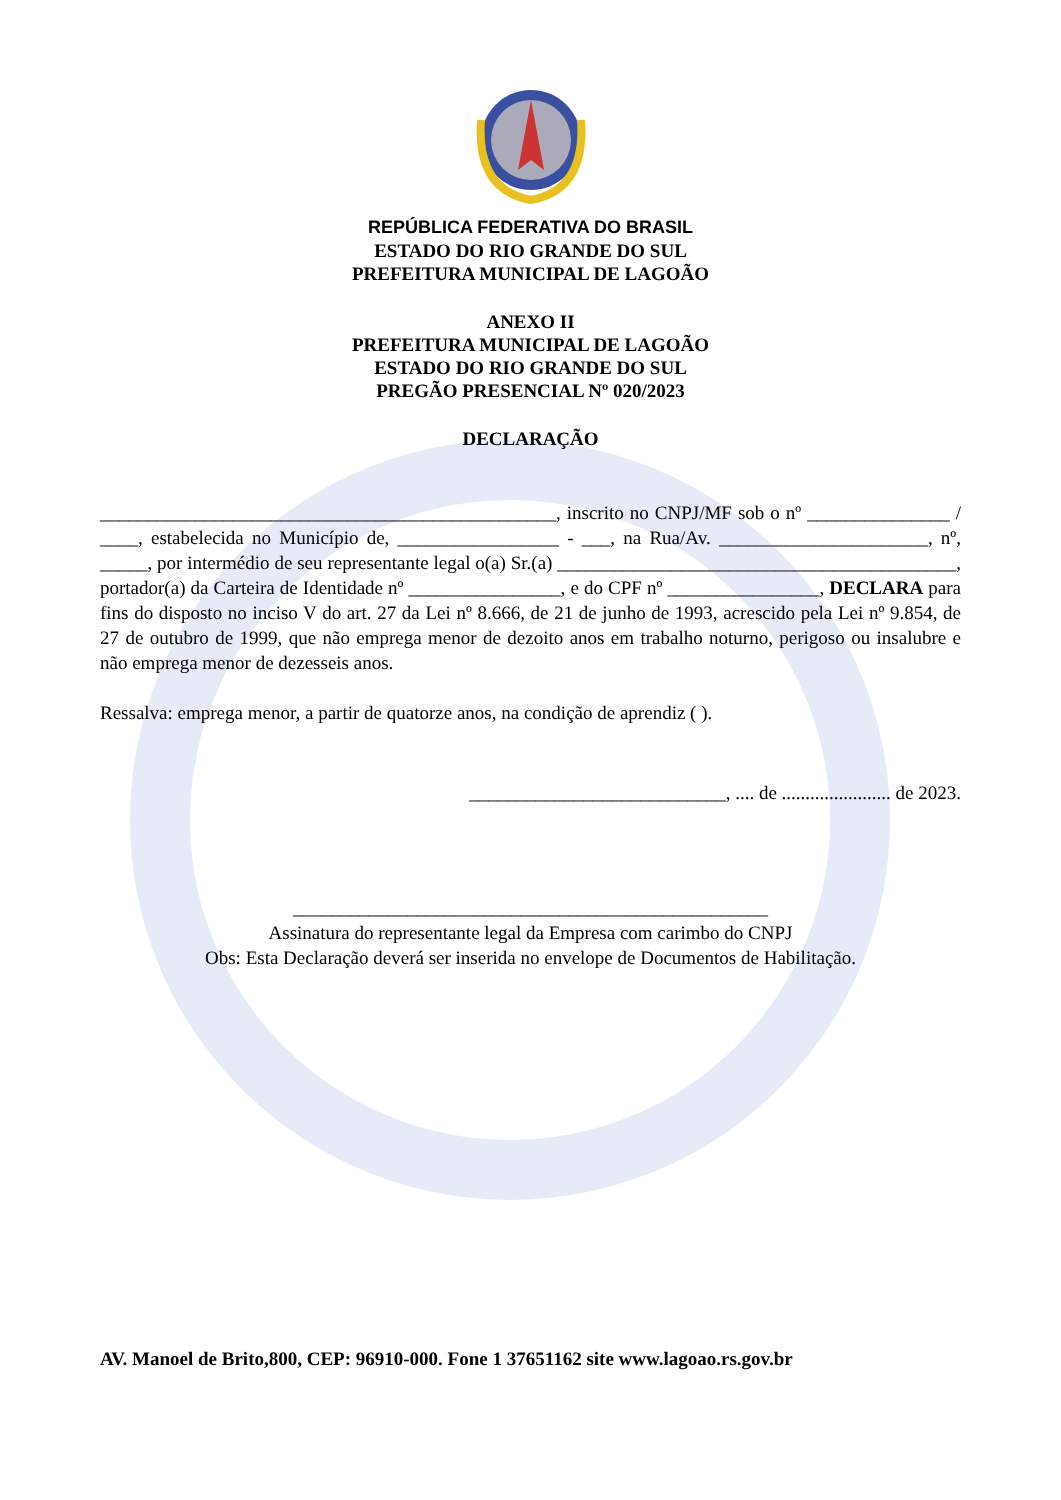REPÚBLICA FEDERATIVA DO BRASIL
ESTADO DO RIO GRANDE DO SUL
PREFEITURA MUNICIPAL DE LAGOÃO
ANEXO II
PREFEITURA MUNICIPAL DE LAGOÃO
ESTADO DO RIO GRANDE DO SUL
PREGÃO PRESENCIAL Nº 020/2023
DECLARAÇÃO
________________________________________________, inscrito no CNPJ/MF sob o nº _______________ / ____, estabelecida no Município de, _________________ - ___, na Rua/Av. ______________________, nº, _____, por intermédio de seu representante legal o(a) Sr.(a) __________________________________________, portador(a) da Carteira de Identidade nº ________________, e do CPF nº ________________, DECLARA para fins do disposto no inciso V do art. 27 da Lei nº 8.666, de 21 de junho de 1993, acrescido pela Lei nº 9.854, de 27 de outubro de 1999, que não emprega menor de dezoito anos em trabalho noturno, perigoso ou insalubre e não emprega menor de dezesseis anos.
Ressalva: emprega menor, a partir de quatorze anos, na condição de aprendiz ( ).
___________________________, .... de ....................... de 2023.
__________________________________________________
Assinatura do representante legal da Empresa com carimbo do CNPJ
Obs: Esta Declaração deverá ser inserida no envelope de Documentos de Habilitação.
AV. Manoel de Brito,800, CEP: 96910-000. Fone 1 37651162 site www.lagoao.rs.gov.br